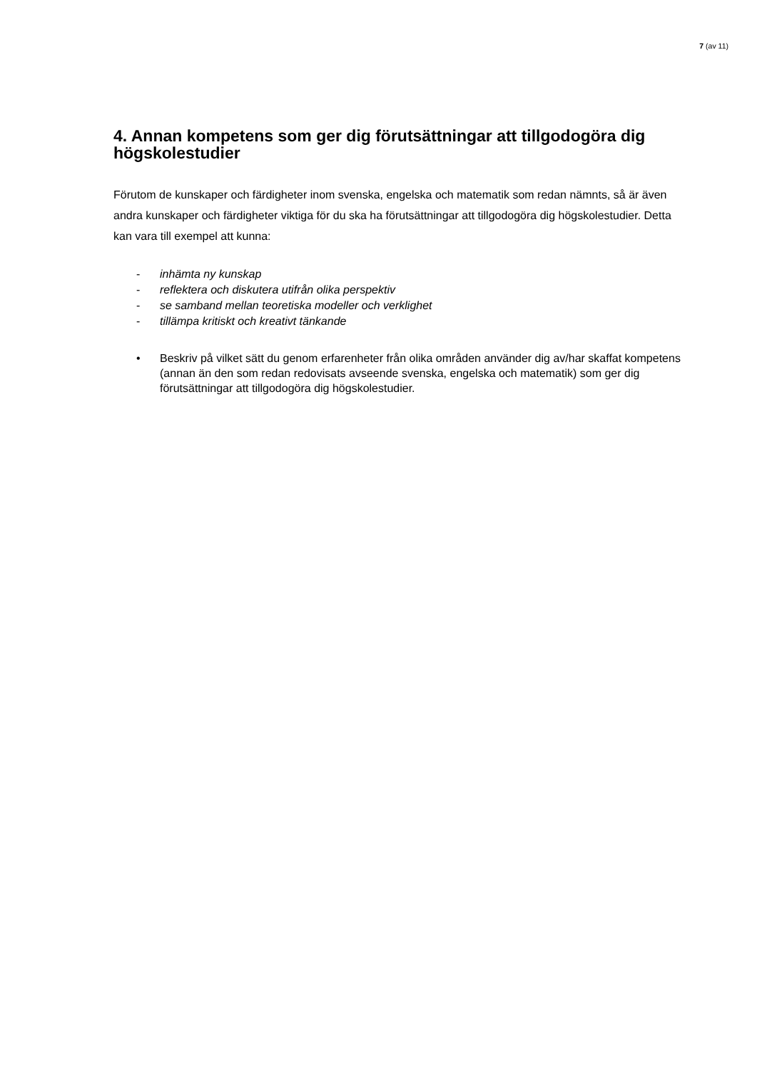7 (av 11)
4. Annan kompetens som ger dig förutsättningar att tillgodogöra dig högskolestudier
Förutom de kunskaper och färdigheter inom svenska, engelska och matematik som redan nämnts, så är även andra kunskaper och färdigheter viktiga för du ska ha förutsättningar att tillgodogöra dig högskolestudier. Detta kan vara till exempel att kunna:
- inhämta ny kunskap
- reflektera och diskutera utifrån olika perspektiv
- se samband mellan teoretiska modeller och verklighet
- tillämpa kritiskt och kreativt tänkande
• Beskriv på vilket sätt du genom erfarenheter från olika områden använder dig av/har skaffat kompetens (annan än den som redan redovisats avseende svenska, engelska och matematik) som ger dig förutsättningar att tillgodogöra dig högskolestudier.